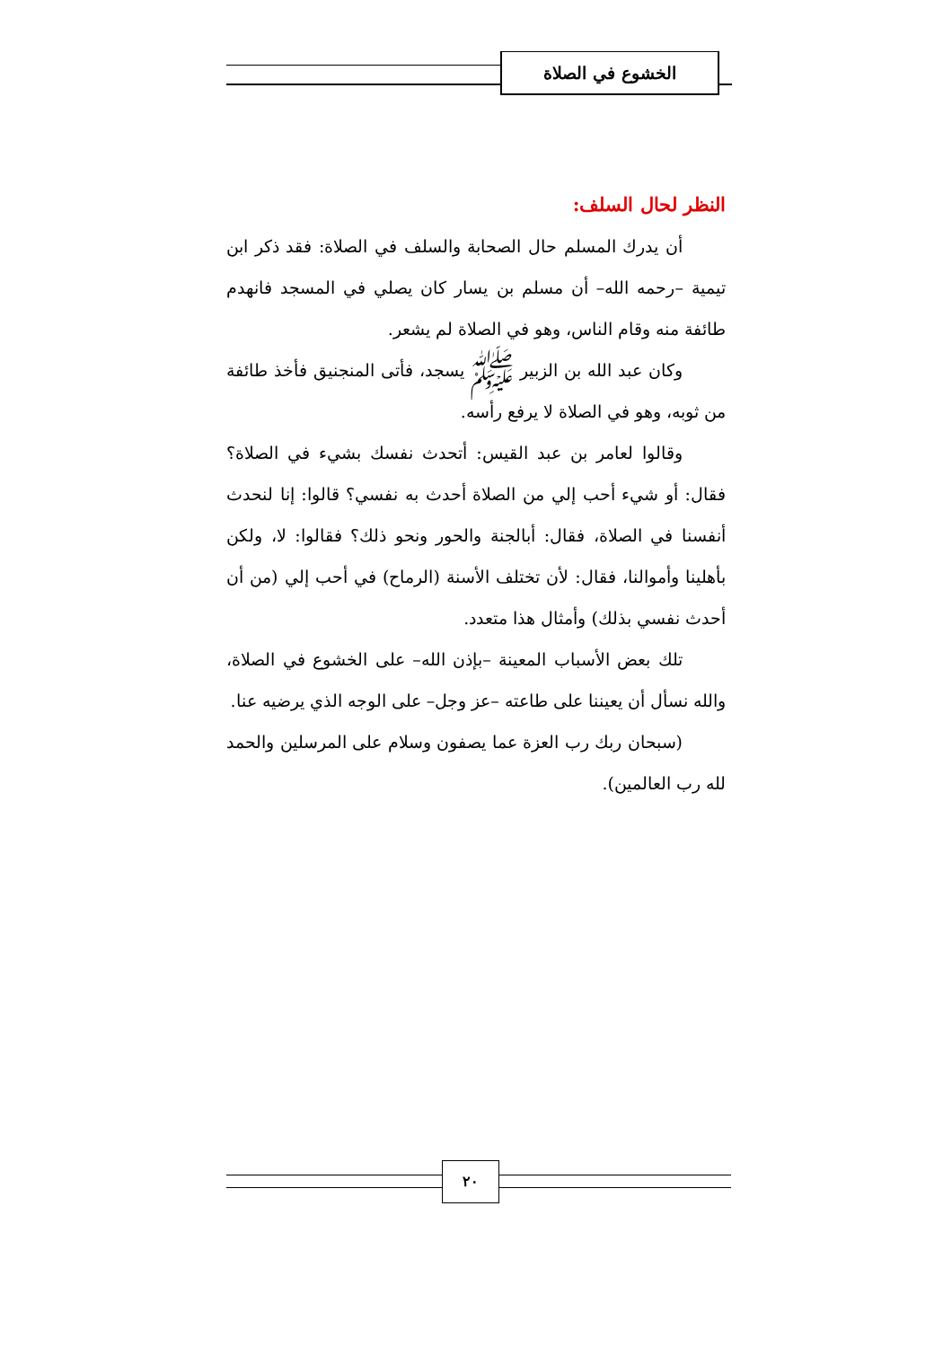الخشوع في الصلاة
النظر لحال السلف:
أن يدرك المسلم حال الصحابة والسلف في الصلاة: فقد ذكر ابن تيمية –رحمه الله– أن مسلم بن يسار كان يصلي في المسجد فانهدم طائفة منه وقام الناس، وهو في الصلاة لم يشعر.
وكان عبد الله بن الزبير ﷺ يسجد، فأتى المنجنيق فأخذ طائفة من ثوبه، وهو في الصلاة لا يرفع رأسه.
وقالوا لعامر بن عبد القيس: أتحدث نفسك بشيء في الصلاة؟ فقال: أو شيء أحب إلي من الصلاة أحدث به نفسي؟ قالوا: إنا لنحدث أنفسنا في الصلاة، فقال: أبالجنة والحور ونحو ذلك؟ فقالوا: لا، ولكن بأهلينا وأموالنا، فقال: لأن تختلف الأسنة (الرماح) في أحب إلي (من أن أحدث نفسي بذلك) وأمثال هذا متعدد.
تلك بعض الأسباب المعينة –بإذن الله– على الخشوع في الصلاة، والله نسأل أن يعيننا على طاعته –عز وجل– على الوجه الذي يرضيه عنا.
(سبحان ربك رب العزة عما يصفون وسلام على المرسلين والحمد لله رب العالمين).
٢٠